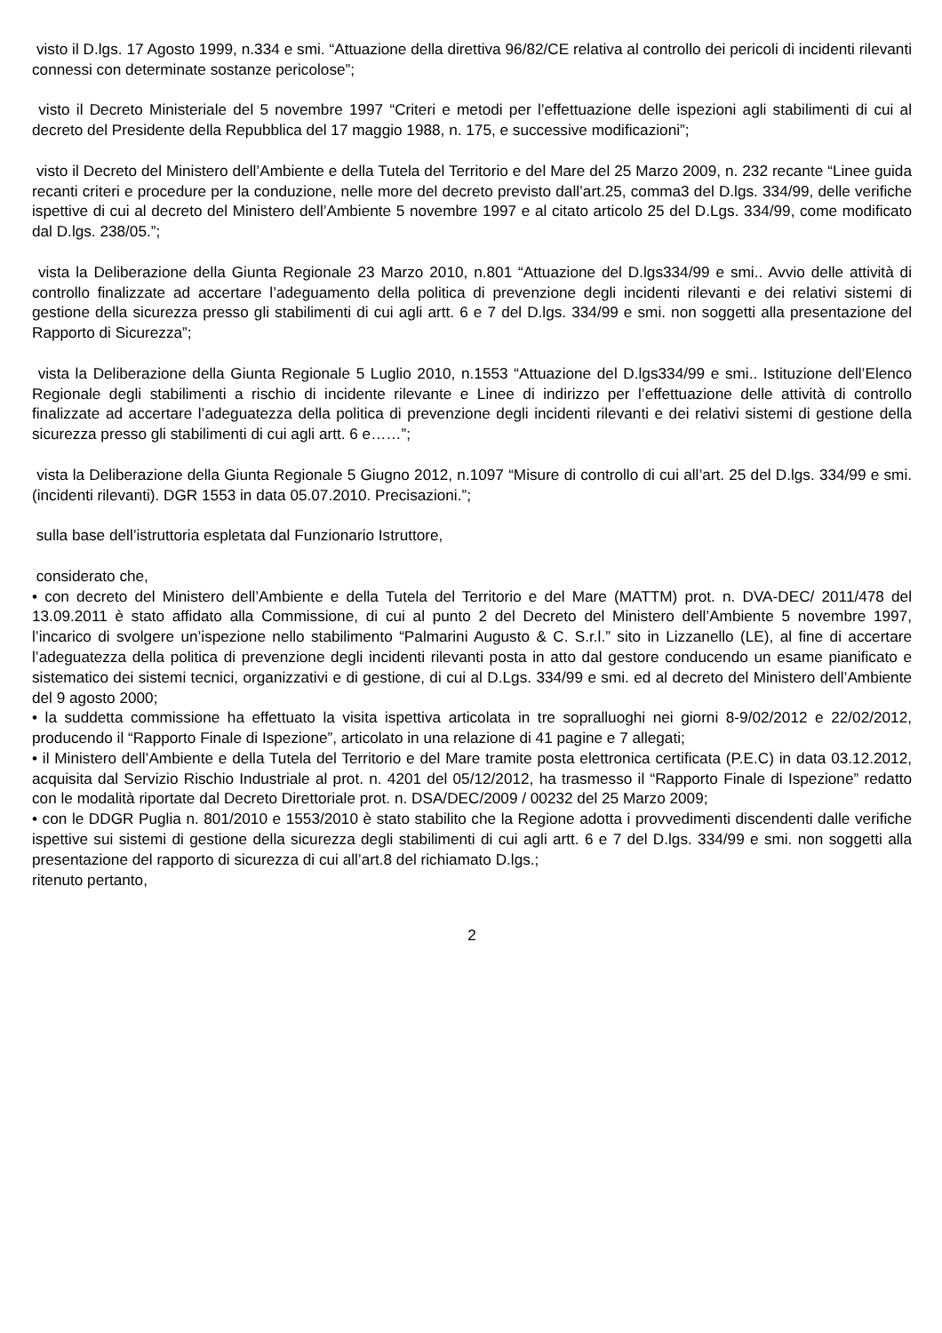visto il D.lgs. 17 Agosto 1999, n.334 e smi. “Attuazione della direttiva 96/82/CE relativa al controllo dei pericoli di incidenti rilevanti connessi con determinate sostanze pericolose”;
visto il Decreto Ministeriale del 5 novembre 1997 “Criteri e metodi per l’effettuazione delle ispezioni agli stabilimenti di cui al decreto del Presidente della Repubblica del 17 maggio 1988, n. 175, e successive modificazioni”;
visto il Decreto del Ministero dell’Ambiente e della Tutela del Territorio e del Mare del 25 Marzo 2009, n. 232 recante “Linee guida recanti criteri e procedure per la conduzione, nelle more del decreto previsto dall’art.25, comma3 del D.lgs. 334/99, delle verifiche ispettive di cui al decreto del Ministero dell’Ambiente 5 novembre 1997 e al citato articolo 25 del D.Lgs. 334/99, come modificato dal D.lgs. 238/05.”;
vista la Deliberazione della Giunta Regionale 23 Marzo 2010, n.801 “Attuazione del D.lgs334/99 e smi.. Avvio delle attività di controllo finalizzate ad accertare l’adeguamento della politica di prevenzione degli incidenti rilevanti e dei relativi sistemi di gestione della sicurezza presso gli stabilimenti di cui agli artt. 6 e 7 del D.lgs. 334/99 e smi. non soggetti alla presentazione del Rapporto di Sicurezza”;
vista la Deliberazione della Giunta Regionale 5 Luglio 2010, n.1553 “Attuazione del D.lgs334/99 e smi.. Istituzione dell’Elenco Regionale degli stabilimenti a rischio di incidente rilevante e Linee di indirizzo per l’effettuazione delle attività di controllo finalizzate ad accertare l’adeguatezza della politica di prevenzione degli incidenti rilevanti e dei relativi sistemi di gestione della sicurezza presso gli stabilimenti di cui agli artt. 6 e……”;
vista la Deliberazione della Giunta Regionale 5 Giugno 2012, n.1097 “Misure di controllo di cui all’art. 25 del D.lgs. 334/99 e smi. (incidenti rilevanti). DGR 1553 in data 05.07.2010. Precisazioni.”;
sulla base dell’istruttoria espletata dal Funzionario Istruttore,
considerato che,
• con decreto del Ministero dell’Ambiente e della Tutela del Territorio e del Mare (MATTM) prot. n. DVA-DEC/ 2011/478 del 13.09.2011 è stato affidato alla Commissione, di cui al punto 2 del Decreto del Ministero dell’Ambiente 5 novembre 1997, l’incarico di svolgere un’ispezione nello stabilimento “Palmarini Augusto & C. S.r.l.” sito in Lizzanello (LE), al fine di accertare l’adeguatezza della politica di prevenzione degli incidenti rilevanti posta in atto dal gestore conducendo un esame pianificato e sistematico dei sistemi tecnici, organizzativi e di gestione, di cui al D.Lgs. 334/99 e smi. ed al decreto del Ministero dell’Ambiente del 9 agosto 2000;
• la suddetta commissione ha effettuato la visita ispettiva articolata in tre sopralluoghi nei giorni 8-9/02/2012 e 22/02/2012, producendo il “Rapporto Finale di Ispezione”, articolato in una relazione di 41 pagine e 7 allegati;
• il Ministero dell’Ambiente e della Tutela del Territorio e del Mare tramite posta elettronica certificata (P.E.C) in data 03.12.2012, acquisita dal Servizio Rischio Industriale al prot. n. 4201 del 05/12/2012, ha trasmesso il “Rapporto Finale di Ispezione” redatto con le modalità riportate dal Decreto Direttoriale prot. n. DSA/DEC/2009 / 00232 del 25 Marzo 2009;
• con le DDGR Puglia n. 801/2010 e 1553/2010 è stato stabilito che la Regione adotta i provvedimenti discendenti dalle verifiche ispettive sui sistemi di gestione della sicurezza degli stabilimenti di cui agli artt. 6 e 7 del D.lgs. 334/99 e smi. non soggetti alla presentazione del rapporto di sicurezza di cui all’art.8 del richiamato D.lgs.;
ritenuto pertanto,
2